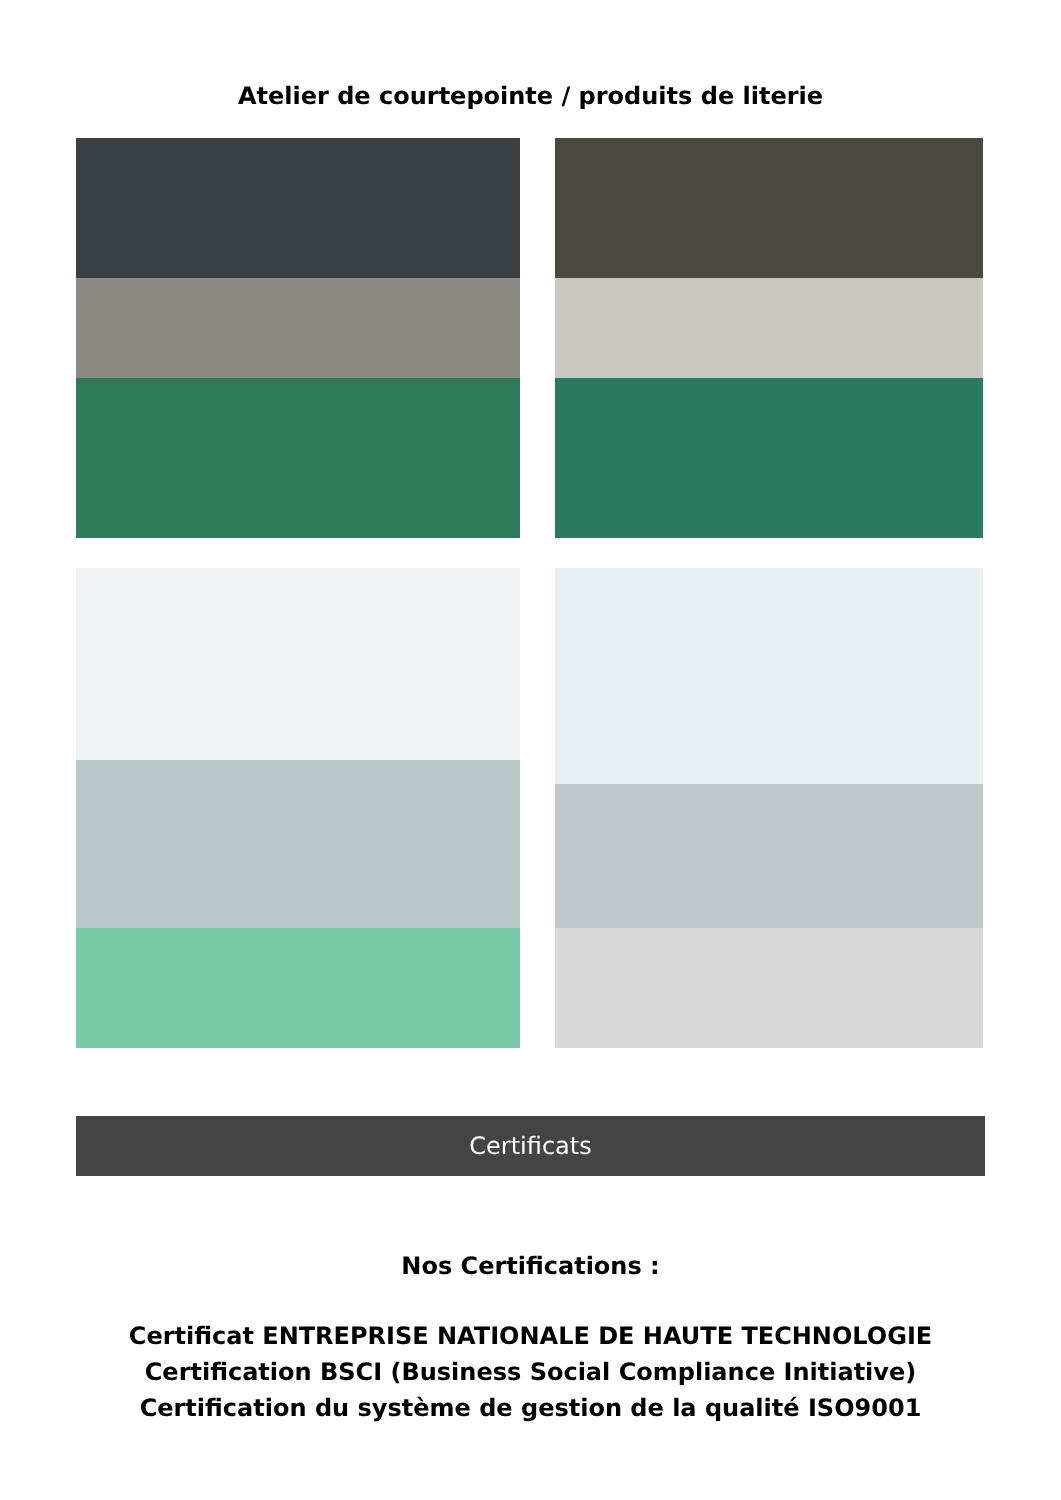Atelier de courtepointe / produits de literie
Certificats
Nos Certifications :
Certificat ENTREPRISE NATIONALE DE HAUTE TECHNOLOGIE
Certification BSCI (Business Social Compliance Initiative)
Certification du système de gestion de la qualité ISO9001